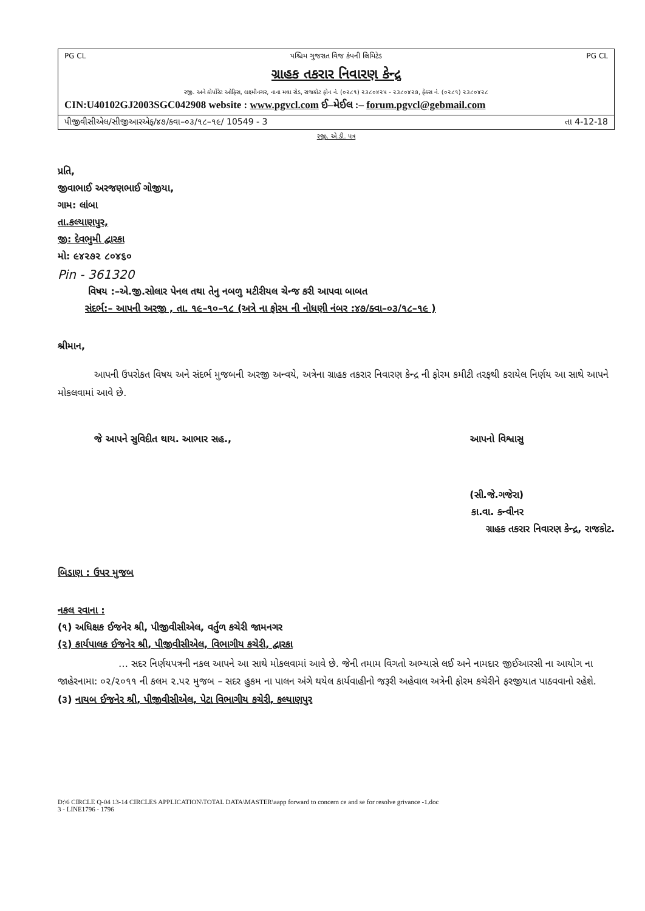PG CL પશ્ચિમ ગુજરાત વિજ કંપની લિમિટેડ PG CL
ગ્રાહક તકરાર નિવારણ કેન્દ્ર
રજી. અને કોર્પોરેટ ઓફિસ, લક્ષ્મીનગર, નાના મવા રોડ, રાજકોટ ફોન નં. (૦૨૮૧) ૨૩૮૦૪૨૫ - ૨૩૮૦૪૨૭, ફેક્સ નં. (૦૨૮૧) ૨૩૮૦૪૨૮
CIN:U40102GJ2003SGC042908 website : www.pgvcl.com ઈ–મેઈલ :– forum.pgvcl@gebmail.com
પીજીવીસીએલ/સીજીઆરએફ/૪૭/ક્વા–૦૩/૧૮–૧૯/ 10549 - 3 તા 4-12-18
રજી. એ.ડી. પત્ર
પ્રતિ,
જીવાભાઈ અરજણભાઈ ગોજીયા,
ગામ: લાંબા
તા.કલ્યાણપુર,
જી: દેવભુમી દ્વારકા
મો: ૯૪૨૭૨ ૮૦૪૬૦
Pin - 361320
વિષય :–એ.જી.સોલાર પેનલ તથા તેનુ નબળુ મટીરીયલ ચેન્જ કરી આપવા બાબત
સંદર્ભ:– આપની અરજી , તા. ૧૯–૧૦–૧૮ (અત્રે ના ફોરમ ની નોધણી નંબર :૪૭/ક્વા–૦૩/૧૮–૧૯ )
શ્રીમાન,
આપની ઉપરોકત વિષય અને સંદર્ભ મુજબની અરજી અન્વયે, અત્રેના ગ્રાહક તકરાર નિવારણ કેન્દ્ર ની ફોરમ કમીટી તરફથી કરાયેલ નિર્ણય આ સાથે આપને મોકલવામાં આવે છે.
જે આપને સુવિદીત થાય. આભાર સહ., આપનો વિશ્વાસુ
(સી.જે.ગજેરા)
કા.વા. કન્વીનર
ગ્રાહક તકરાર નિવારણ કેન્દ્ર, રાજકોટ.
બિડાણ : ઉપર મુજબ
નકલ રવાના :
(૧) અધિક્ષક ઈજનેર શ્રી, પીજીવીસીએલ, વર્તુળ કચેરી જામનગર
(૨) કાર્યપાલક ઈજનેર શ્રી, પીજીવીસીએલ, વિભાગીય કચેરી, દ્વારકા
… સદર નિર્ણયપત્રની નકલ આપને આ સાથે મોકલવામાં આવે છે. જેની તમામ વિગતો અભ્યાસે લઈ અને નામદાર જીઈઆરસી ના આયોગ ના જાહેરનામા: ૦૨/૨૦૧૧ ની કલમ ૨.૫૨ મુજબ – સદર હુકમ ના પાલન અંગે થયેલ કાર્યવાહીનો જરૂરી અહેવાલ અત્રેની ફોરમ કચેરીને ફરજીયાત પાઠવવાનો રહેશે.
(૩) નાયબ ઈજનેર શ્રી, પીજીવીસીએલ, પેટા વિભાગીય કચેરી, કલ્યાણપુર
D:\6 CIRCLE Q-04 13-14 CIRCLES APPLICATION\TOTAL DATA\MASTER\aapp forward to concern ce and se for resolve grivance -1.doc
3 - LINE1796 - 1796